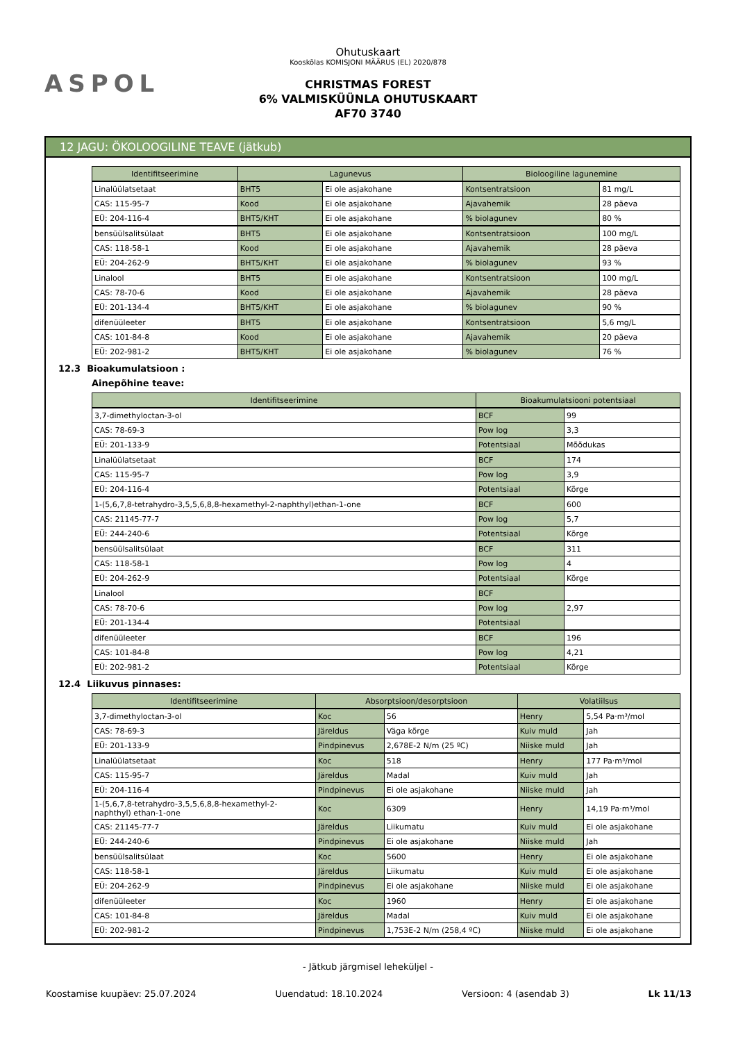ASPOL
Ohutuskaart
Kooskõlas KOMISJONI MÄÄRUS (EL) 2020/878
CHRISTMAS FOREST
6% VALMISKÜÜNLA OHUTUSKAART
AF70 3740
12 JAGU: ÖKOLOOGILINE TEAVE (jätkub)
| Identifitseerimine | Lagunevus | | Bioloogiline lagunemine | |
| --- | --- | --- | --- | --- |
| Linalüülatsetaat | BHT5 | Ei ole asjakohane | Kontsentratsioon | 81 mg/L |
| CAS: 115-95-7 | Kood | Ei ole asjakohane | Ajavahemik | 28 päeva |
| EÜ: 204-116-4 | BHT5/KHT | Ei ole asjakohane | % biolagunev | 80 % |
| bensüülsalitsülaat | BHT5 | Ei ole asjakohane | Kontsentratsioon | 100 mg/L |
| CAS: 118-58-1 | Kood | Ei ole asjakohane | Ajavahemik | 28 päeva |
| EÜ: 204-262-9 | BHT5/KHT | Ei ole asjakohane | % biolagunev | 93 % |
| Linalool | BHT5 | Ei ole asjakohane | Kontsentratsioon | 100 mg/L |
| CAS: 78-70-6 | Kood | Ei ole asjakohane | Ajavahemik | 28 päeva |
| EÜ: 201-134-4 | BHT5/KHT | Ei ole asjakohane | % biolagunev | 90 % |
| difenüüleeter | BHT5 | Ei ole asjakohane | Kontsentratsioon | 5,6 mg/L |
| CAS: 101-84-8 | Kood | Ei ole asjakohane | Ajavahemik | 20 päeva |
| EÜ: 202-981-2 | BHT5/KHT | Ei ole asjakohane | % biolagunev | 76 % |
12.3 Bioakumulatsioon :
Ainepõhine teave:
| Identifitseerimine | Bioakumulatsiooni potentsiaal | |
| --- | --- | --- |
| 3,7-dimethyloctan-3-ol | BCF | 99 |
| CAS: 78-69-3 | Pow log | 3,3 |
| EÜ: 201-133-9 | Potentsiaal | Mõõdukas |
| Linalüülatsetaat | BCF | 174 |
| CAS: 115-95-7 | Pow log | 3,9 |
| EÜ: 204-116-4 | Potentsiaal | Kõrge |
| 1-(5,6,7,8-tetrahydro-3,5,5,6,8,8-hexamethyl-2-naphthyl)ethan-1-one | BCF | 600 |
| CAS: 21145-77-7 | Pow log | 5,7 |
| EÜ: 244-240-6 | Potentsiaal | Kõrge |
| bensüülsalitsülaat | BCF | 311 |
| CAS: 118-58-1 | Pow log | 4 |
| EÜ: 204-262-9 | Potentsiaal | Kõrge |
| Linalool | BCF | |
| CAS: 78-70-6 | Pow log | 2,97 |
| EÜ: 201-134-4 | Potentsiaal | |
| difenüüleeter | BCF | 196 |
| CAS: 101-84-8 | Pow log | 4,21 |
| EÜ: 202-981-2 | Potentsiaal | Kõrge |
12.4 Liikuvus pinnases:
| Identifitseerimine | Absorptsioon/desorptsioon | | Volatiilsus | |
| --- | --- | --- | --- | --- |
| 3,7-dimethyloctan-3-ol | Koc | 56 | Henry | 5,54 Pa·m³/mol |
| CAS: 78-69-3 | Järeldus | Väga kõrge | Kuiv muld | Jah |
| EÜ: 201-133-9 | Pindpinevus | 2,678E-2 N/m (25 ºC) | Niiske muld | Jah |
| Linalüülatsetaat | Koc | 518 | Henry | 177 Pa·m³/mol |
| CAS: 115-95-7 | Järeldus | Madal | Kuiv muld | Jah |
| EÜ: 204-116-4 | Pindpinevus | Ei ole asjakohane | Niiske muld | Jah |
| 1-(5,6,7,8-tetrahydro-3,5,5,6,8,8-hexamethyl-2-naphthyl) ethan-1-one | Koc | 6309 | Henry | 14,19 Pa·m³/mol |
| CAS: 21145-77-7 | Järeldus | Liikumatu | Kuiv muld | Ei ole asjakohane |
| EÜ: 244-240-6 | Pindpinevus | Ei ole asjakohane | Niiske muld | Jah |
| bensüülsalitsülaat | Koc | 5600 | Henry | Ei ole asjakohane |
| CAS: 118-58-1 | Järeldus | Liikumatu | Kuiv muld | Ei ole asjakohane |
| EÜ: 204-262-9 | Pindpinevus | Ei ole asjakohane | Niiske muld | Ei ole asjakohane |
| difenüüleeter | Koc | 1960 | Henry | Ei ole asjakohane |
| CAS: 101-84-8 | Järeldus | Madal | Kuiv muld | Ei ole asjakohane |
| EÜ: 202-981-2 | Pindpinevus | 1,753E-2 N/m (258,4 ºC) | Niiske muld | Ei ole asjakohane |
- Jätkub järgmisel leheküljel -
Koostamise kuupäev: 25.07.2024 Uuendatud: 18.10.2024 Versioon: 4 (asendab 3) Lk 11/13